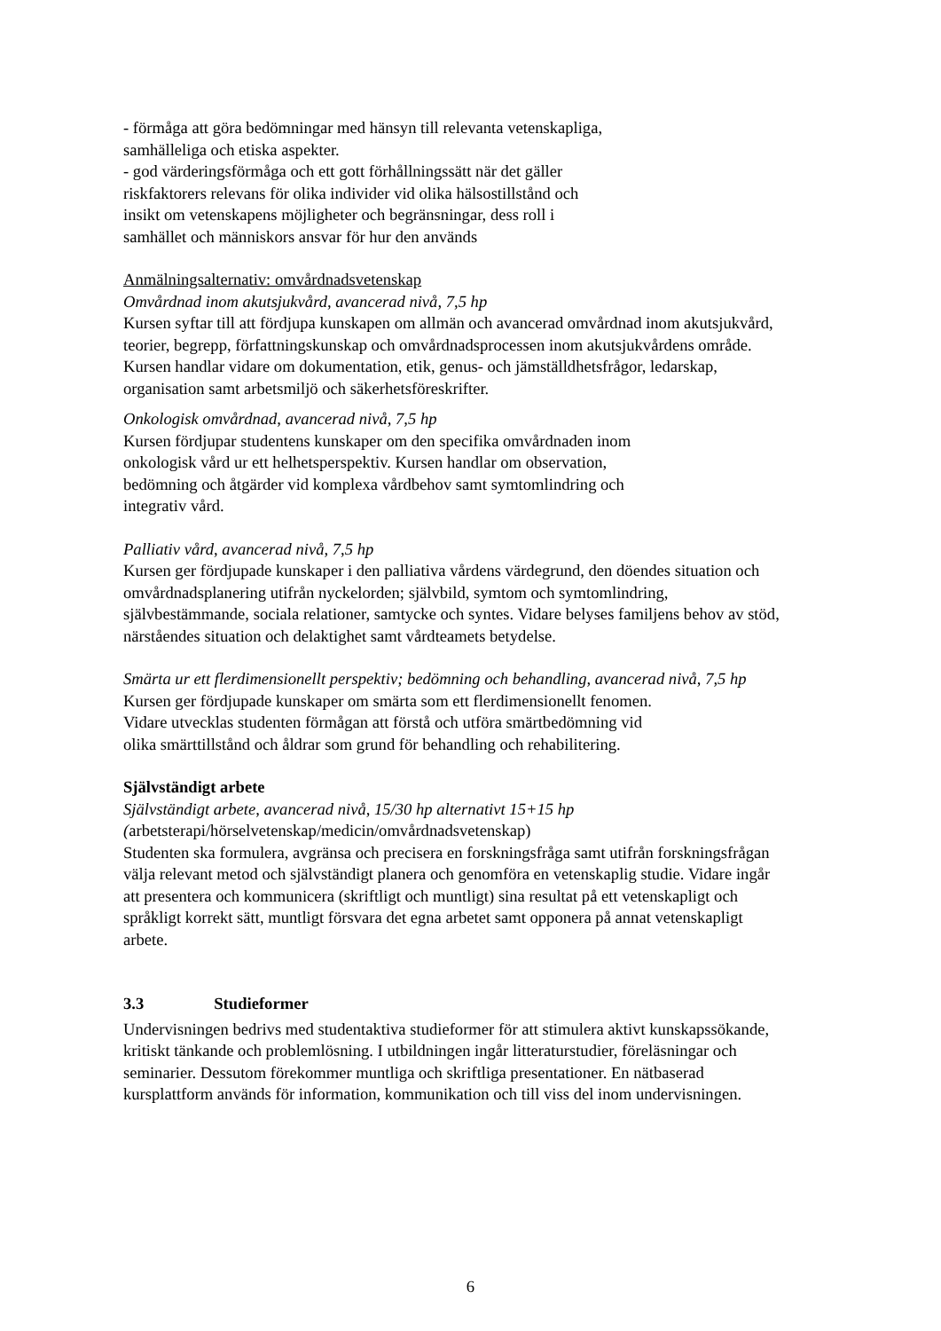- förmåga att göra bedömningar med hänsyn till relevanta vetenskapliga,
samhälleliga och etiska aspekter.
- god värderingsförmåga och ett gott förhållningssätt när det gäller
riskfaktorers relevans för olika individer vid olika hälsostillstånd och
insikt om vetenskapens möjligheter och begränsningar, dess roll i
samhället och människors ansvar för hur den används
Anmälningsalternativ: omvårdnadsvetenskap
Omvårdnad inom akutsjukvård, avancerad nivå, 7,5 hp
Kursen syftar till att fördjupa kunskapen om allmän och avancerad omvårdnad inom akutsjukvård, teorier, begrepp, författningskunskap och omvårdnadsprocessen inom akutsjukvårdens område. Kursen handlar vidare om dokumentation, etik, genus- och jämställdhetsfrågor, ledarskap, organisation samt arbetsmiljö och säkerhetsföreskrifter.
Onkologisk omvårdnad, avancerad nivå, 7,5 hp
Kursen fördjupar studentens kunskaper om den specifika omvårdnaden inom
onkologisk vård ur ett helhetsperspektiv. Kursen handlar om observation,
bedömning och åtgärder vid komplexa vårdbehov samt symtomlindring och
integrativ vård.
Palliativ vård, avancerad nivå, 7,5 hp
Kursen ger fördjupade kunskaper i den palliativa vårdens värdegrund, den döendes situation och omvårdnadsplanering utifrån nyckelorden; självbild, symtom och symtomlindring, självbestämmande, sociala relationer, samtycke och syntes. Vidare belyses familjens behov av stöd, närståendes situation och delaktighet samt vårdteamets betydelse.
Smärta ur ett flerdimensionellt perspektiv; bedömning och behandling, avancerad nivå, 7,5 hp
Kursen ger fördjupade kunskaper om smärta som ett flerdimensionellt fenomen.
Vidare utvecklas studenten förmågan att förstå och utföra smärtbedömning vid
olika smärttillstånd och åldrar som grund för behandling och rehabilitering.
Självständigt arbete
Självständigt arbete, avancerad nivå, 15/30 hp alternativt 15+15 hp
(arbetsterapi/hörselvetenskap/medicin/omvårdnadsvetenskap)
Studenten ska formulera, avgränsa och precisera en forskningsfråga samt utifrån forskningsfrågan välja relevant metod och självständigt planera och genomföra en vetenskaplig studie. Vidare ingår att presentera och kommunicera (skriftligt och muntligt) sina resultat på ett vetenskapligt och språkligt korrekt sätt, muntligt försvara det egna arbetet samt opponera på annat vetenskapligt arbete.
3.3 Studieformer
Undervisningen bedrivs med studentaktiva studieformer för att stimulera aktivt kunskapssökande, kritiskt tänkande och problemlösning. I utbildningen ingår litteraturstudier, föreläsningar och seminarier. Dessutom förekommer muntliga och skriftliga presentationer. En nätbaserad kursplattform används för information, kommunikation och till viss del inom undervisningen.
6